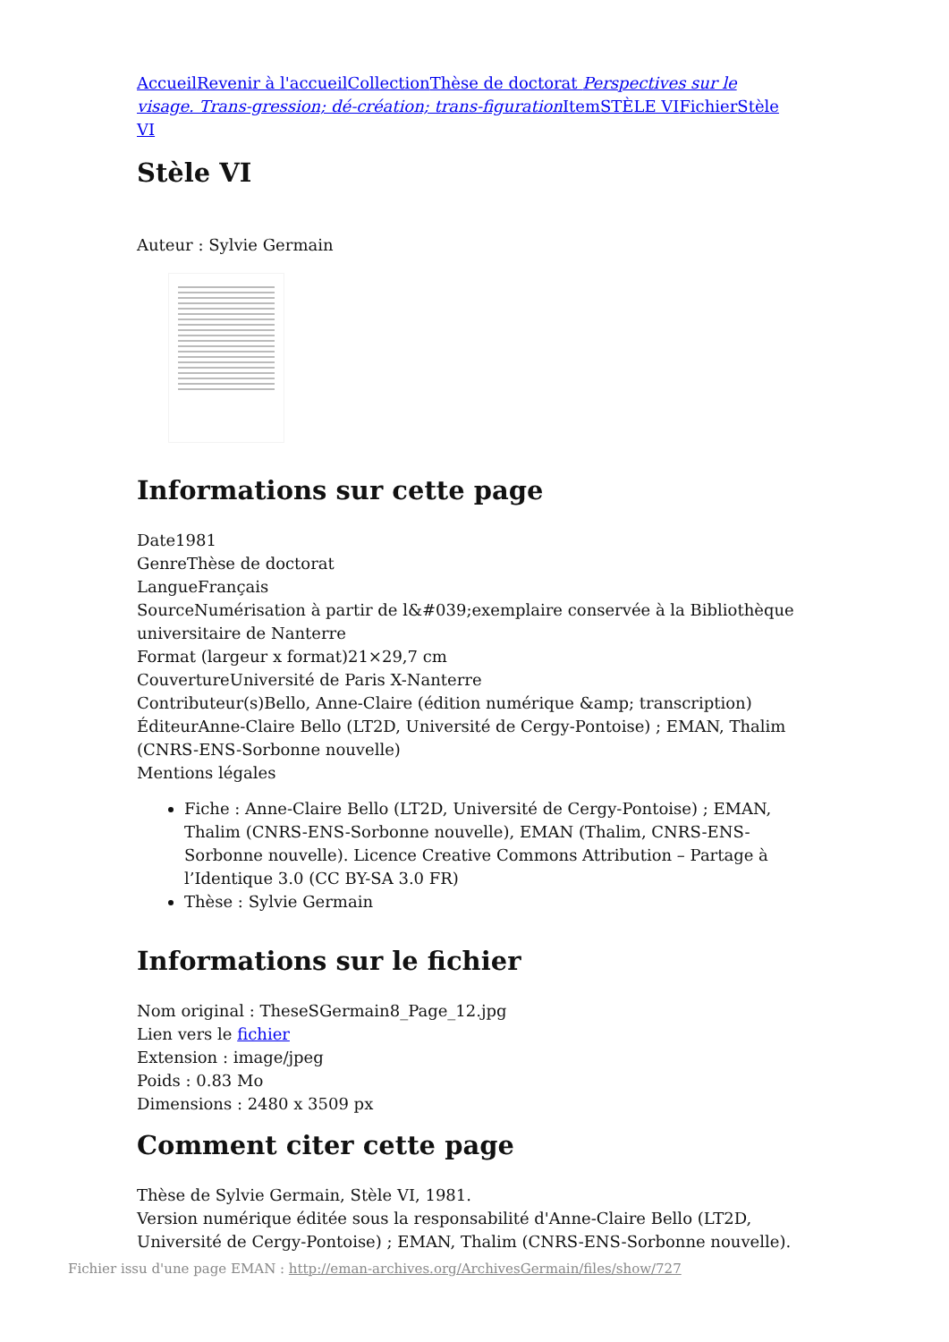Accueil Revenir à l'accueil Collection Thèse de doctorat Perspectives sur le visage. Trans-gression; dé-création; trans-figuration Item STÈLE VI Fichier Stèle VI
Stèle VI
Auteur : Sylvie Germain
Informations sur cette page
Date1981
GenreThèse de doctorat
LangueFrançais
SourceNumérisation à partir de l&#039;exemplaire conservée à la Bibliothèque universitaire de Nanterre
Format (largeur x format)21×29,7 cm
CouvertureUniversité de Paris X-Nanterre
Contributeur(s)Bello, Anne-Claire (édition numérique &amp; transcription)
ÉditeurAnne-Claire Bello (LT2D, Université de Cergy-Pontoise) ; EMAN, Thalim (CNRS-ENS-Sorbonne nouvelle)
Mentions légales
Fiche : Anne-Claire Bello (LT2D, Université de Cergy-Pontoise) ; EMAN, Thalim (CNRS-ENS-Sorbonne nouvelle), EMAN (Thalim, CNRS-ENS-Sorbonne nouvelle). Licence Creative Commons Attribution – Partage à l’Identique 3.0 (CC BY-SA 3.0 FR)
Thèse : Sylvie Germain
Informations sur le fichier
Nom original : TheseSGermain8_Page_12.jpg
Lien vers le fichier
Extension : image/jpeg
Poids : 0.83 Mo
Dimensions : 2480 x 3509 px
Comment citer cette page
Thèse de Sylvie Germain, Stèle VI, 1981.
Version numérique éditée sous la responsabilité d'Anne-Claire Bello (LT2D, Université de Cergy-Pontoise) ; EMAN, Thalim (CNRS-ENS-Sorbonne nouvelle).
Fichier issu d'une page EMAN : http://eman-archives.org/ArchivesGermain/files/show/727